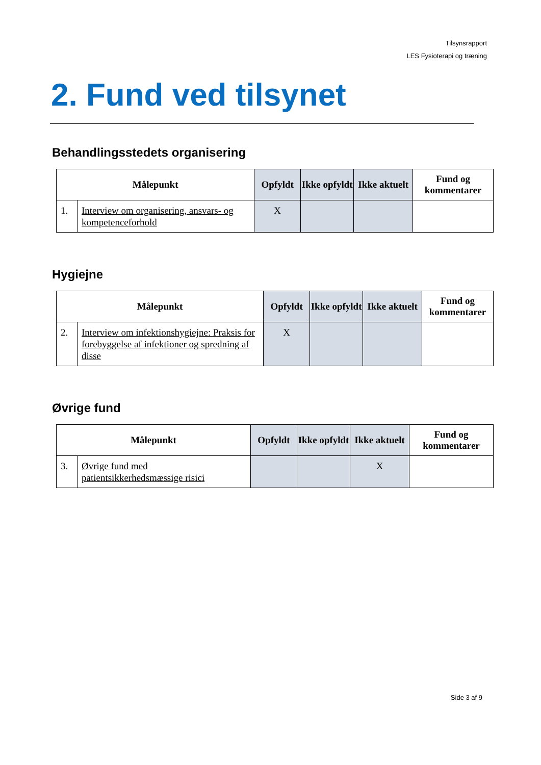Tilsynsrapport
LES Fysioterapi og træning
2. Fund ved tilsynet
Behandlingsstedets organisering
| Målepunkt | | Opfyldt | Ikke opfyldt | Ikke aktuelt | Fund og kommentarer |
| --- | --- | --- | --- | --- | --- |
| 1. | Interview om organisering, ansvars- og kompetenceforhold | X | | | |
Hygiejne
| Målepunkt | | Opfyldt | Ikke opfyldt | Ikke aktuelt | Fund og kommentarer |
| --- | --- | --- | --- | --- | --- |
| 2. | Interview om infektionshygiejne: Praksis for forebyggelse af infektioner og spredning af disse | X | | | |
Øvrige fund
| Målepunkt | | Opfyldt | Ikke opfyldt | Ikke aktuelt | Fund og kommentarer |
| --- | --- | --- | --- | --- | --- |
| 3. | Øvrige fund med patientsikkerhedsmæssige risici | | | X | |
Side 3 af 9